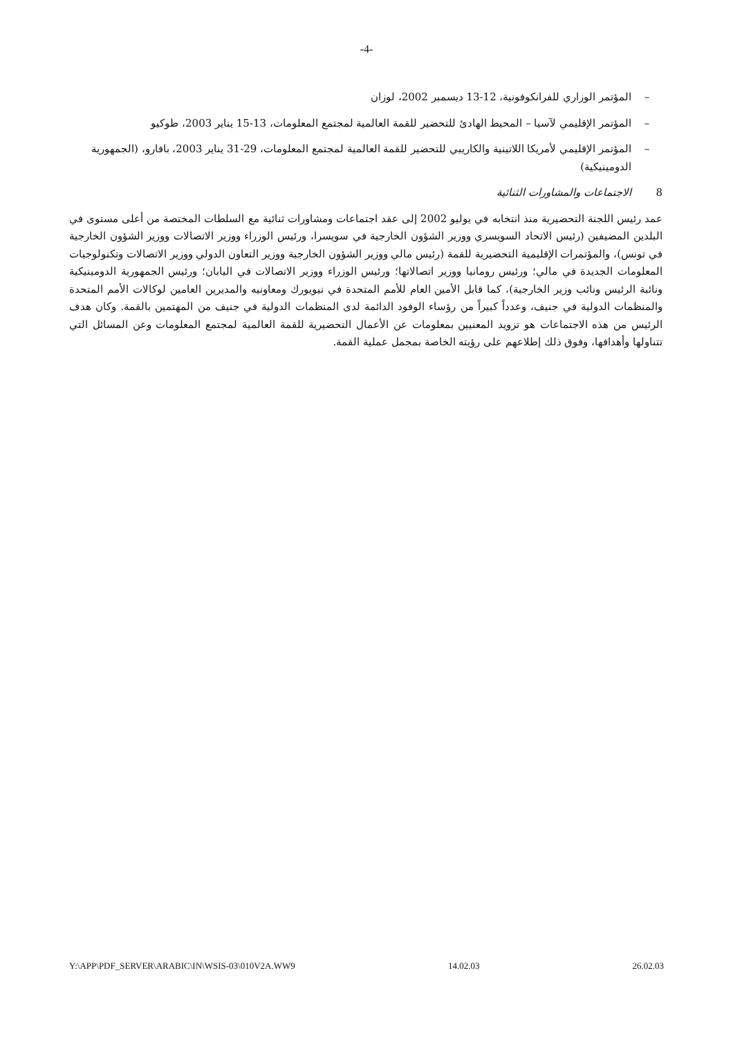-4-
– المؤتمر الوزاري للفرانكوفونية، 12-13 ديسمبر 2002، لوزان
– المؤتمر الإقليمي لآسيا – المحيط الهادئ للتحضير للقمة العالمية لمجتمع المعلومات، 13-15 يناير 2003، طوكيو
– المؤتمر الإقليمي لأمريكا اللاتينية والكاريبي للتحضير للقمة العالمية لمجتمع المعلومات، 29-31 يناير 2003، بافارو، (الجمهورية الدومينيكية)
8 الاجتماعات والمشاورات الثنائية
عمد رئيس اللجنة التحضيرية منذ انتخابه في يوليو 2002 إلى عقد اجتماعات ومشاورات ثنائية مع السلطات المختصة من أعلى مستوى في البلدين المضيفين (رئيس الاتحاد السويسري ووزير الشؤون الخارجية في سويسرا، ورئيس الوزراء ووزير الاتصالات ووزير الشؤون الخارجية في تونس)، والمؤتمرات الإقليمية التحضيرية للقمة (رئيس مالي ووزير الشؤون الخارجية ووزير التعاون الدولي ووزير الاتصالات وتكنولوجيات المعلومات الجديدة في مالي؛ ورئيس رومانيا ووزير اتصالاتها؛ ورئيس الوزراء ووزير الاتصالات في اليابان؛ ورئيس الجمهورية الدومينيكية ونائبة الرئيس ونائب وزير الخارجية)، كما قابل الأمين العام للأمم المتحدة في نيويورك ومعاونيه والمديرين العامين لوكالات الأمم المتحدة والمنظمات الدولية في جنيف، وعدداً كبيراً من رؤساء الوفود الدائمة لدى المنظمات الدولية في جنيف من المهتمين بالقمة. وكان هدف الرئيس من هذه الاجتماعات هو تزويد المعنيين بمعلومات عن الأعمال التحضيرية للقمة العالمية لمجتمع المعلومات وعن المسائل التي تتناولها وأهدافها، وفوق ذلك إطلاعهم على رؤيته الخاصة بمجمل عملية القمة.
Y:\APP\PDF_SERVER\ARABIC\IN\WSIS-03\010V2A.WW9 14.02.03 26.02.03